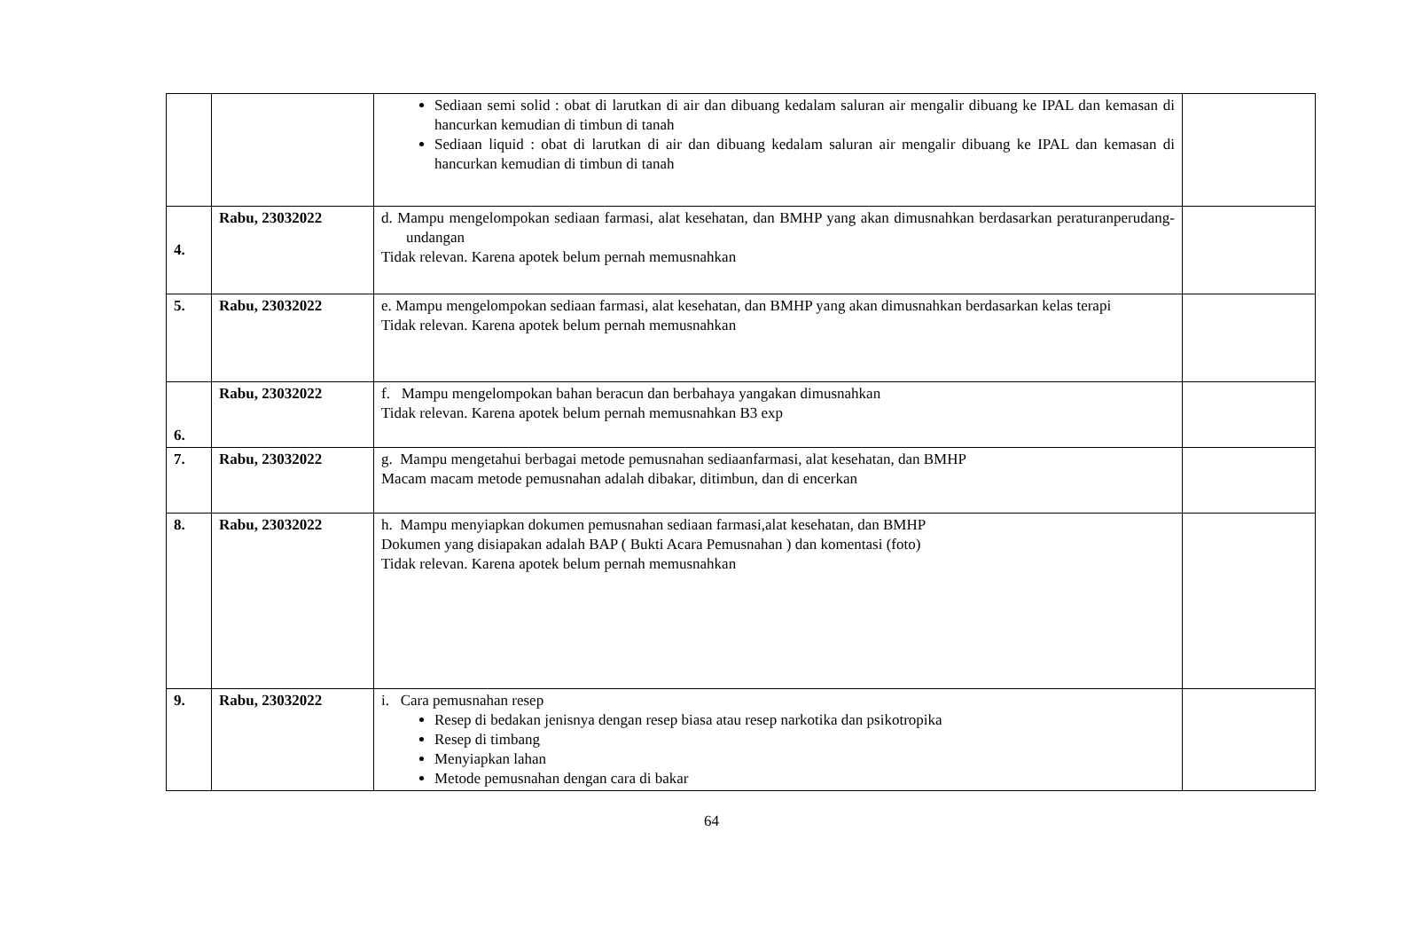| | | Sediaan semi solid : obat di larutkan di air dan dibuang kedalam saluran air mengalir dibuang ke IPAL dan kemasan di hancurkan kemudian di timbun di tanah Sediaan liquid : obat di larutkan di air dan dibuang kedalam saluran air mengalir dibuang ke IPAL dan kemasan di hancurkan kemudian di timbun di tanah | |
| 4. | Rabu, 23032022 | d. Mampu mengelompokan sediaan farmasi, alat kesehatan, dan BMHP yang akan dimusnahkan berdasarkan peraturanperudang-undangan Tidak relevan. Karena apotek belum pernah memusnahkan | |
| 5. | Rabu, 23032022 | e. Mampu mengelompokan sediaan farmasi, alat kesehatan, dan BMHP yang akan dimusnahkan berdasarkan kelas terapi Tidak relevan. Karena apotek belum pernah memusnahkan | |
| 6. | Rabu, 23032022 | f. Mampu mengelompokan bahan beracun dan berbahaya yangakan dimusnahkan Tidak relevan. Karena apotek belum pernah memusnahkan B3 exp | |
| 7. | Rabu, 23032022 | g. Mampu mengetahui berbagai metode pemusnahan sediaanfarmasi, alat kesehatan, dan BMHP Macam macam metode pemusnahan adalah dibakar, ditimbun, dan di encerkan | |
| 8. | Rabu, 23032022 | h. Mampu menyiapkan dokumen pemusnahan sediaan farmasi,alat kesehatan, dan BMHP Dokumen yang disiapakan adalah BAP ( Bukti Acara Pemusnahan ) dan komentasi (foto) Tidak relevan. Karena apotek belum pernah memusnahkan | |
| 9. | Rabu, 23032022 | i. Cara pemusnahan resep Resep di bedakan jenisnya dengan resep biasa atau resep narkotika dan psikotropika Resep di timbang Menyiapkan lahan Metode pemusnahan dengan cara di bakar | |
64